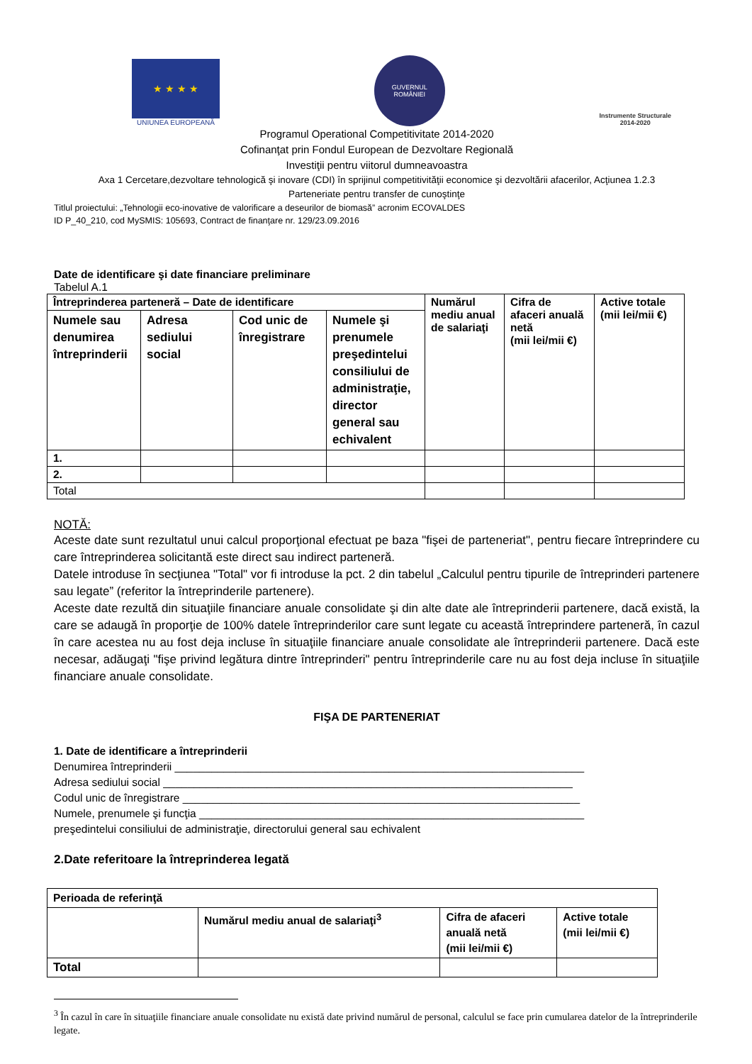★ ★ ★ ★
UNIUNEA EUROPEANĂ
GUVERNUL
ROMÂNIEI
Instrumente Structurale
2014-2020
Programul Operational Competitivitate 2014-2020
Cofinanţat prin Fondul European de Dezvoltare Regională
Investiţii pentru viitorul dumneavoastra
Axa 1 Cercetare,dezvoltare tehnologică şi inovare (CDI) în sprijinul competitivităţii economice şi dezvoltării afacerilor, Acţiunea 1.2.3
Parteneriate pentru transfer de cunoştinţe
Titlul proiectului: „Tehnologii eco-inovative de valorificare a deseurilor de biomasă” acronim ECOVALDES
ID P_40_210, cod MySMIS: 105693, Contract de finanţare nr. 129/23.09.2016
Date de identificare şi date financiare preliminare
Tabelul A.1
| Întreprinderea parteneră – Date de identificare | | | | Numărul mediu anual de salariaţi | Cifra de afaceri anuală netă (mii lei/mii €) | Active totale (mii lei/mii €) |
| --- | --- | --- | --- | --- | --- | --- |
| Numele sau denumirea întreprinderii | Adresa sediului social | Cod unic de înregistrare | Numele şi prenumele preşedintelui consiliului de administraţie, director general sau echivalent | | | |
| 1. | | | | | | |
| 2. | | | | | | |
| Total | | | | | | |
NOTĂ:
Aceste date sunt rezultatul unui calcul proporţional efectuat pe baza "fişei de parteneriat", pentru fiecare întreprindere cu care întreprinderea solicitantă este direct sau indirect parteneră.
Datele introduse în secţiunea "Total" vor fi introduse la pct. 2 din tabelul „Calculul pentru tipurile de întreprinderi partenere sau legate” (referitor la întreprinderile partenere).
Aceste date rezultă din situaţiile financiare anuale consolidate şi din alte date ale întreprinderii partenere, dacă există, la care se adaugă în proporţie de 100% datele întreprinderilor care sunt legate cu această întreprindere parteneră, în cazul în care acestea nu au fost deja incluse în situaţiile financiare anuale consolidate ale întreprinderii partenere. Dacă este necesar, adăugaţi "fişe privind legătura dintre întreprinderi" pentru întreprinderile care nu au fost deja incluse în situaţiile financiare anuale consolidate.
FIŞA DE PARTENERIAT
1. Date de identificare a întreprinderii
Denumirea întreprinderii ___________________________________________________________________
Adresa sediului social ___________________________________________________________________
Codul unic de înregistrare _________________________________________________________________
Numele, prenumele şi funcţia _______________________________________________________________
preşedintelui consiliului de administraţie, directorului general sau echivalent
2.Date referitoare la întreprinderea legată
| Perioada de referinţă | | | |
| --- | --- | --- | --- |
| | Numărul mediu anual de salariaţi<sup>3</sup> | Cifra de afaceri anuală netă (mii lei/mii €) | Active totale (mii lei/mii €) |
| Total | | | |
<sup>3</sup> În cazul în care în situaţiile financiare anuale consolidate nu există date privind numărul de personal, calculul se face prin cumularea datelor de la întreprinderile legate.